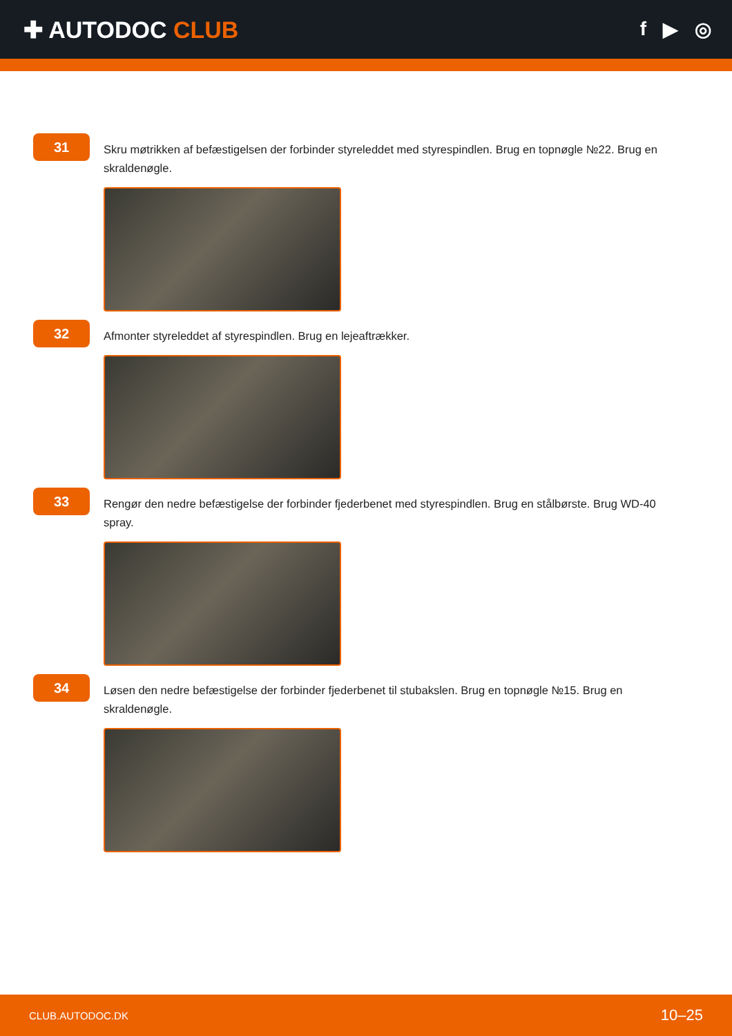✚ AUTODOC CLUB
f ▶ ◎
31
Skru møtrikken af befæstigelsen der forbinder styreleddet med styrespindlen. Brug en topnøgle №22. Brug en skraldenøgle.
32
Afmonter styreleddet af styrespindlen. Brug en lejeaftrækker.
33
Rengør den nedre befæstigelse der forbinder fjederbenet med styrespindlen. Brug en stålbørste. Brug WD-40 spray.
34
Løsen den nedre befæstigelse der forbinder fjederbenet til stubakslen. Brug en topnøgle №15. Brug en skraldenøgle.
CLUB.AUTODOC.DK 10–25